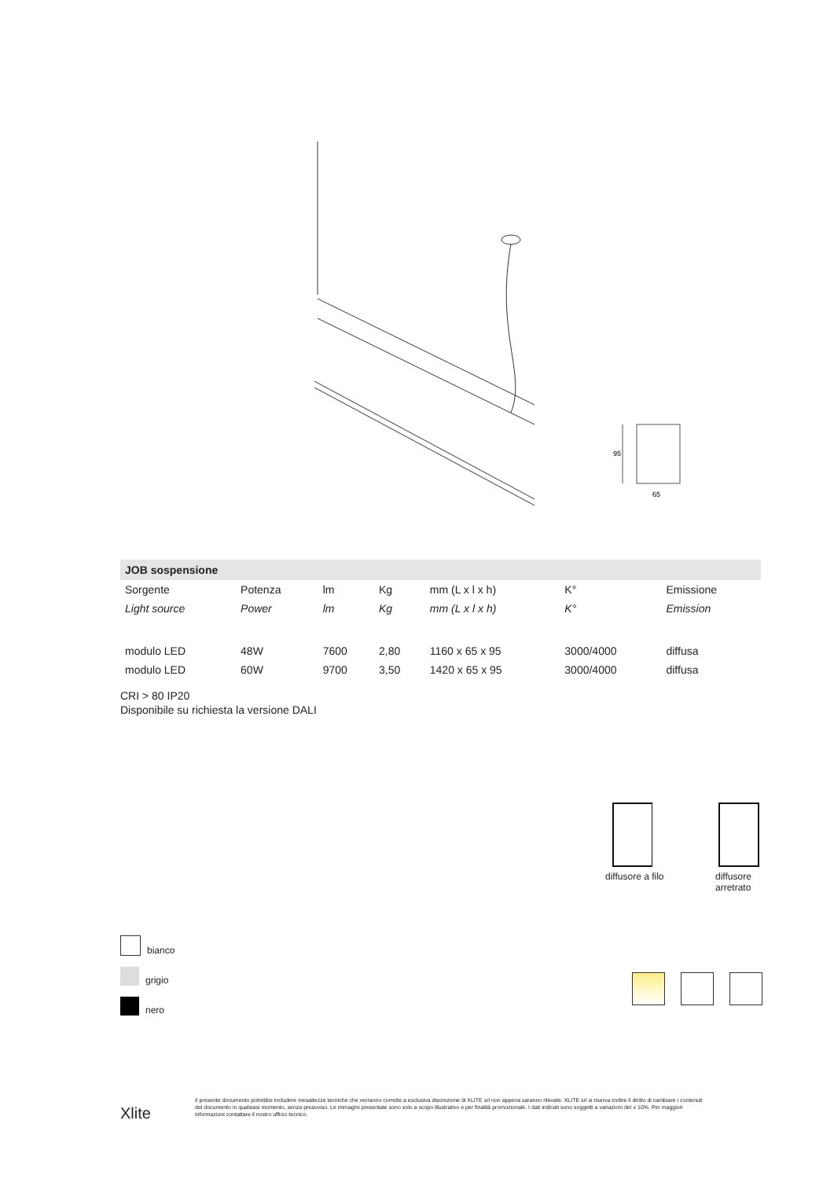95
65
| JOB sospensione | | | | | | |
| --- | --- | --- | --- | --- | --- | --- |
| Sorgente | Potenza | lm | Kg | mm (L x l x h) | K° | Emissione |
| Light source | Power | lm | Kg | mm (L x l x h) | K° | Emission |
| modulo LED | 48W | 7600 | 2,80 | 1160 x 65 x 95 | 3000/4000 | diffusa |
| modulo LED | 60W | 9700 | 3,50 | 1420 x 65 x 95 | 3000/4000 | diffusa |
CRI > 80 IP20
Disponibile su richiesta la versione DALI
diffusore a filo
diffusore
arretrato
bianco
grigio
nero
Xlite
Il presente documento potrebbe includere inesattezze tecniche che verranno corrette a esclusiva discrezione di XLITE srl non appena saranno rilevate. XLITE srl si riserva inoltre il diritto di cambiare i contenuti del documento in qualsiasi momento, senza preavviso. Le immagini presentate sono solo a scopo illustrativo e per finalità promozionale. I dati indicati sono soggetti a variazioni del ± 10%. Per maggiori informazioni contattare il nostro ufficio tecnico.